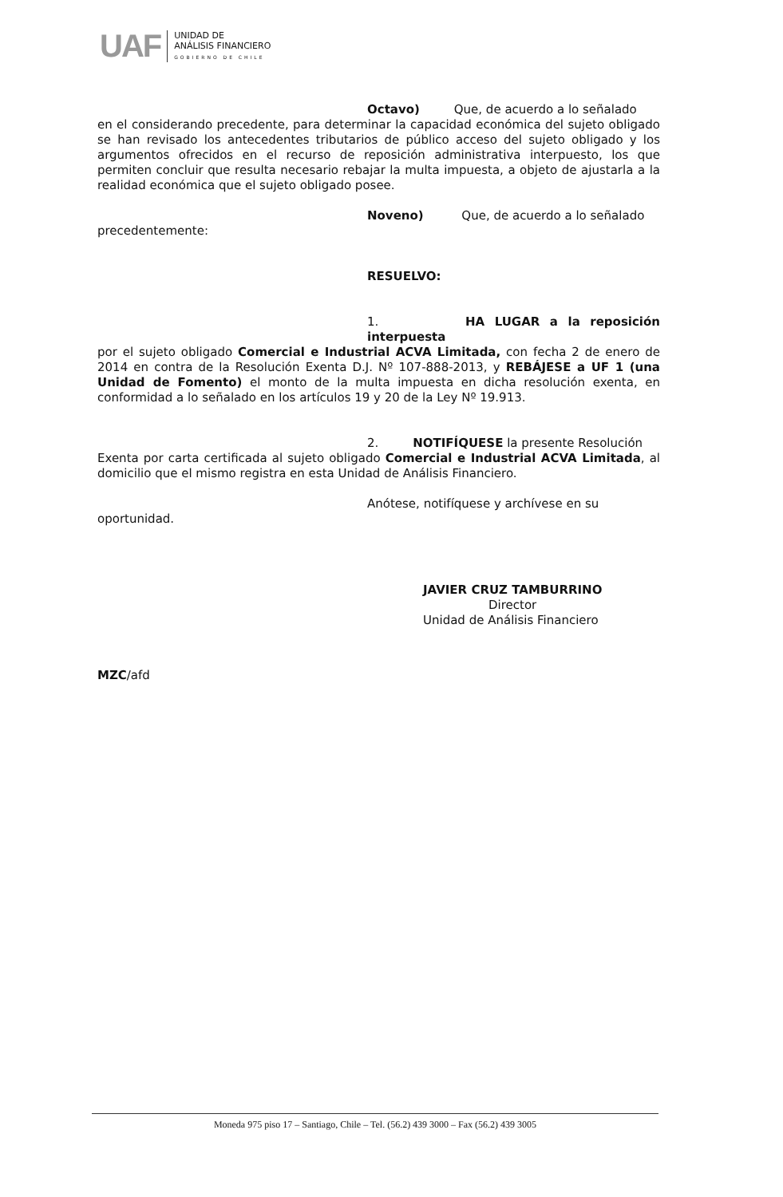UAF
UNIDAD DE
ANÁLISIS FINANCIERO
GOBIERNO DE CHILE
Octavo) Que, de acuerdo a lo señalado
en el considerando precedente, para determinar la capacidad económica del sujeto obligado se han revisado los antecedentes tributarios de público acceso del sujeto obligado y los argumentos ofrecidos en el recurso de reposición administrativa interpuesto, los que permiten concluir que resulta necesario rebajar la multa impuesta, a objeto de ajustarla a la realidad económica que el sujeto obligado posee.
Noveno) Que, de acuerdo a lo señalado
precedentemente:
RESUELVO:
1. HA LUGAR a la reposición interpuesta
por el sujeto obligado Comercial e Industrial ACVA Limitada, con fecha 2 de enero de 2014 en contra de la Resolución Exenta D.J. Nº 107-888-2013, y REBÁJESE a UF 1 (una Unidad de Fomento) el monto de la multa impuesta en dicha resolución exenta, en conformidad a lo señalado en los artículos 19 y 20 de la Ley Nº 19.913.
2. NOTIFÍQUESE la presente Resolución
Exenta por carta certificada al sujeto obligado Comercial e Industrial ACVA Limitada, al domicilio que el mismo registra en esta Unidad de Análisis Financiero.
Anótese, notifíquese y archívese en su
oportunidad.
JAVIER CRUZ TAMBURRINO
Director
Unidad de Análisis Financiero
MZC/afd
Moneda 975 piso 17 – Santiago, Chile – Tel. (56.2) 439 3000 – Fax (56.2) 439 3005